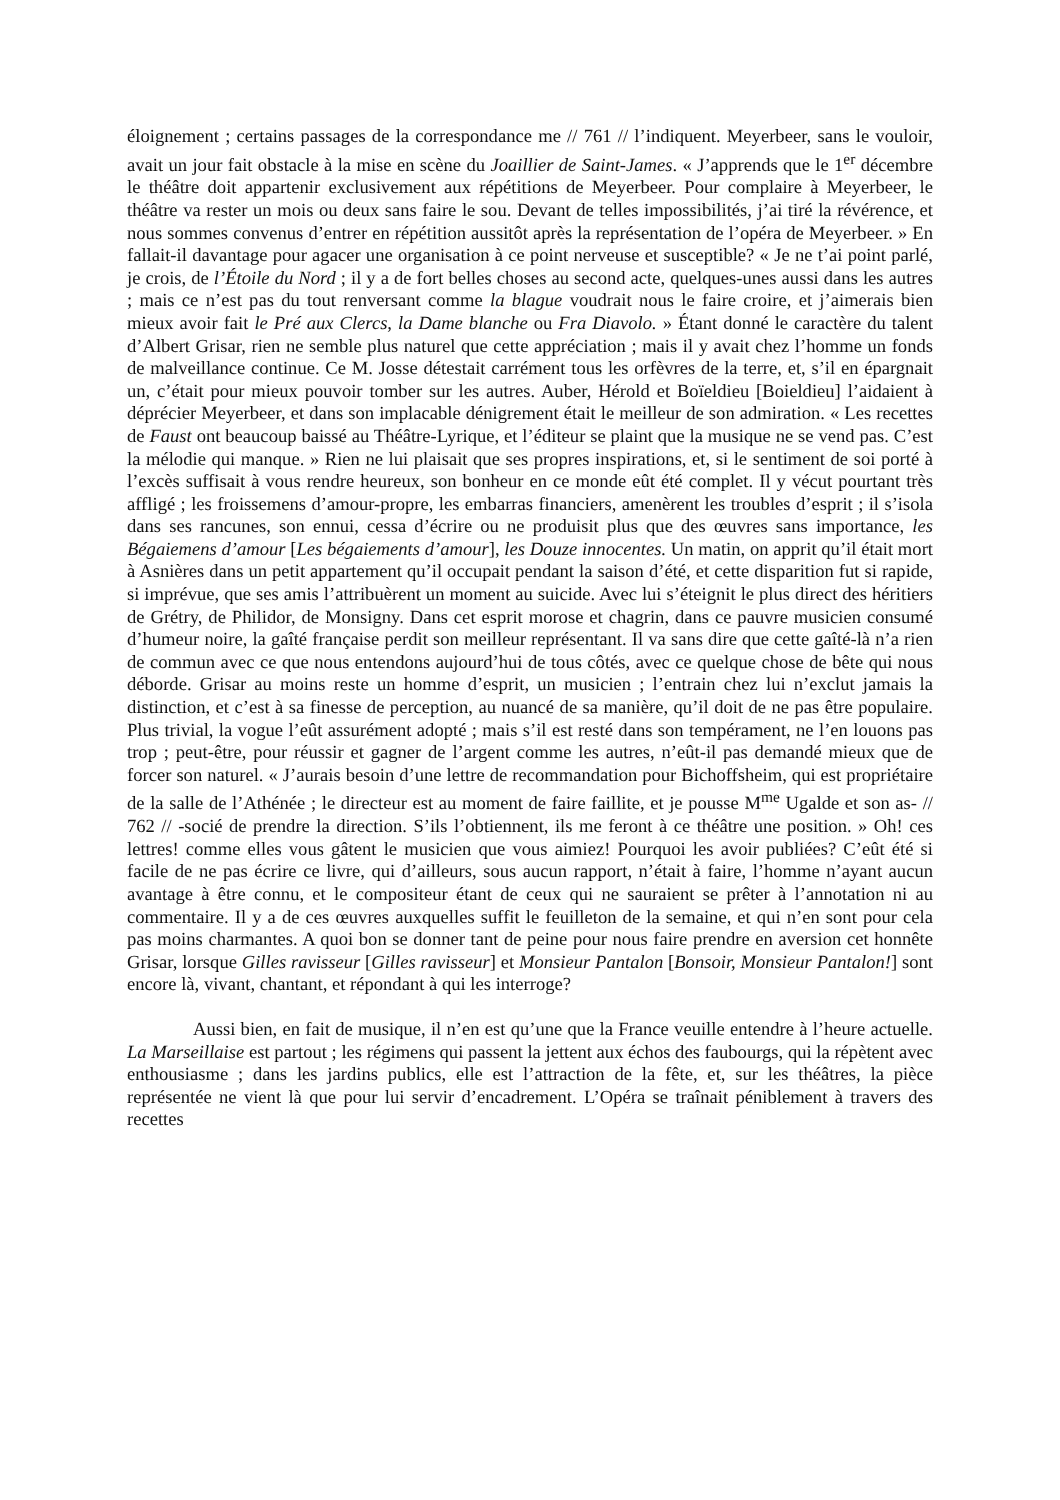éloignement ; certains passages de la correspondance me // 761 // l’indiquent. Meyerbeer, sans le vouloir, avait un jour fait obstacle à la mise en scène du Joaillier de Saint-James. « J’apprends que le 1<sup>er</sup> décembre le théâtre doit appartenir exclusivement aux répétitions de Meyerbeer. Pour complaire à Meyerbeer, le théâtre va rester un mois ou deux sans faire le sou. Devant de telles impossibilités, j’ai tiré la révérence, et nous sommes convenus d’entrer en répétition aussitôt après la représentation de l’opéra de Meyerbeer. » En fallait-il davantage pour agacer une organisation à ce point nerveuse et susceptible? « Je ne t’ai point parlé, je crois, de l’Étoile du Nord ; il y a de fort belles choses au second acte, quelques-unes aussi dans les autres ; mais ce n’est pas du tout renversant comme la blague voudrait nous le faire croire, et j’aimerais bien mieux avoir fait le Pré aux Clercs, la Dame blanche ou Fra Diavolo. » Étant donné le caractère du talent d’Albert Grisar, rien ne semble plus naturel que cette appréciation ; mais il y avait chez l’homme un fonds de malveillance continue. Ce M. Josse détestait carrément tous les orfèvres de la terre, et, s’il en épargnait un, c’était pour mieux pouvoir tomber sur les autres. Auber, Hérold et Boïeldieu [Boieldieu] l’aidaient à déprécier Meyerbeer, et dans son implacable dénigrement était le meilleur de son admiration. « Les recettes de Faust ont beaucoup baissé au Théâtre-Lyrique, et l’éditeur se plaint que la musique ne se vend pas. C’est la mélodie qui manque. » Rien ne lui plaisait que ses propres inspirations, et, si le sentiment de soi porté à l’excès suffisait à vous rendre heureux, son bonheur en ce monde eût été complet. Il y vécut pourtant très affligé ; les froissemens d’amour-propre, les embarras financiers, amenèrent les troubles d’esprit ; il s’isola dans ses rancunes, son ennui, cessa d’écrire ou ne produisit plus que des œuvres sans importance, les Bégaiemens d’amour [Les bégaiements d’amour], les Douze innocentes. Un matin, on apprit qu’il était mort à Asnières dans un petit appartement qu’il occupait pendant la saison d’été, et cette disparition fut si rapide, si imprévue, que ses amis l’attribuèrent un moment au suicide. Avec lui s’éteignit le plus direct des héritiers de Grétry, de Philidor, de Monsigny. Dans cet esprit morose et chagrin, dans ce pauvre musicien consumé d’humeur noire, la gaîté française perdit son meilleur représentant. Il va sans dire que cette gaîté-là n’a rien de commun avec ce que nous entendons aujourd’hui de tous côtés, avec ce quelque chose de bête qui nous déborde. Grisar au moins reste un homme d’esprit, un musicien ; l’entrain chez lui n’exclut jamais la distinction, et c’est à sa finesse de perception, au nuancé de sa manière, qu’il doit de ne pas être populaire. Plus trivial, la vogue l’eût assurément adopté ; mais s’il est resté dans son tempérament, ne l’en louons pas trop ; peut-être, pour réussir et gagner de l’argent comme les autres, n’eût-il pas demandé mieux que de forcer son naturel. « J’aurais besoin d’une lettre de recommandation pour Bichoffsheim, qui est propriétaire de la salle de l’Athénée ; le directeur est au moment de faire faillite, et je pousse M<sup>me</sup> Ugalde et son as- // 762 // -socié de prendre la direction. S’ils l’obtiennent, ils me feront à ce théâtre une position. » Oh! ces lettres! comme elles vous gâtent le musicien que vous aimiez! Pourquoi les avoir publiées? C’eût été si facile de ne pas écrire ce livre, qui d’ailleurs, sous aucun rapport, n’était à faire, l’homme n’ayant aucun avantage à être connu, et le compositeur étant de ceux qui ne sauraient se prêter à l’annotation ni au commentaire. Il y a de ces œuvres auxquelles suffit le feuilleton de la semaine, et qui n’en sont pour cela pas moins charmantes. A quoi bon se donner tant de peine pour nous faire prendre en aversion cet honnête Grisar, lorsque Gilles ravisseur [Gilles ravisseur] et Monsieur Pantalon [Bonsoir, Monsieur Pantalon!] sont encore là, vivant, chantant, et répondant à qui les interroge?
Aussi bien, en fait de musique, il n’en est qu’une que la France veuille entendre à l’heure actuelle. La Marseillaise est partout ; les régimens qui passent la jettent aux échos des faubourgs, qui la répètent avec enthousiasme ; dans les jardins publics, elle est l’attraction de la fête, et, sur les théâtres, la pièce représentée ne vient là que pour lui servir d’encadrement. L’Opéra se traînait péniblement à travers des recettes